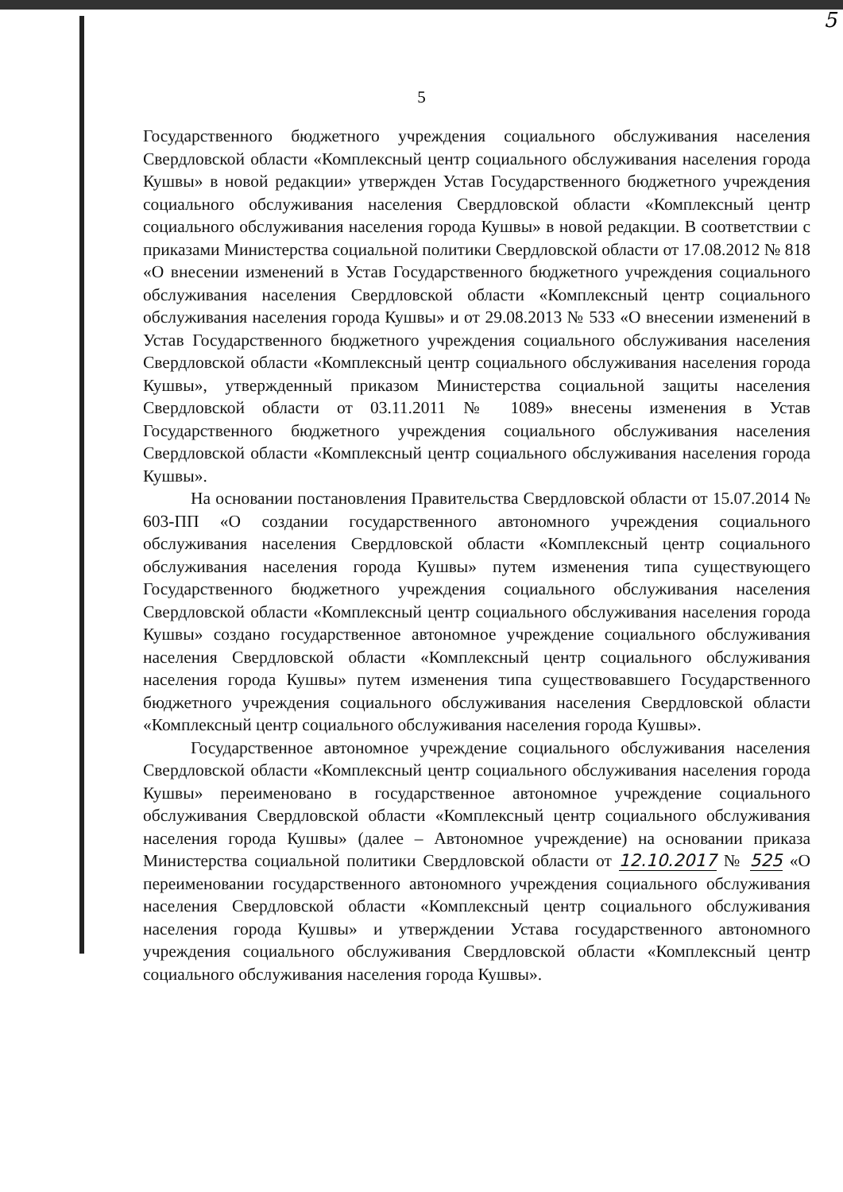5
5
Государственного бюджетного учреждения социального обслуживания населения Свердловской области «Комплексный центр социального обслуживания населения города Кушвы» в новой редакции» утвержден Устав Государственного бюджетного учреждения социального обслуживания населения Свердловской области «Комплексный центр социального обслуживания населения города Кушвы» в новой редакции. В соответствии с приказами Министерства социальной политики Свердловской области от 17.08.2012 № 818 «О внесении изменений в Устав Государственного бюджетного учреждения социального обслуживания населения Свердловской области «Комплексный центр социального обслуживания населения города Кушвы» и от 29.08.2013 № 533 «О внесении изменений в Устав Государственного бюджетного учреждения социального обслуживания населения Свердловской области «Комплексный центр социального обслуживания населения города Кушвы», утвержденный приказом Министерства социальной защиты населения Свердловской области от 03.11.2011 № 1089» внесены изменения в Устав Государственного бюджетного учреждения социального обслуживания населения Свердловской области «Комплексный центр социального обслуживания населения города Кушвы».
На основании постановления Правительства Свердловской области от 15.07.2014 № 603-ПП «О создании государственного автономного учреждения социального обслуживания населения Свердловской области «Комплексный центр социального обслуживания населения города Кушвы» путем изменения типа существующего Государственного бюджетного учреждения социального обслуживания населения Свердловской области «Комплексный центр социального обслуживания населения города Кушвы» создано государственное автономное учреждение социального обслуживания населения Свердловской области «Комплексный центр социального обслуживания населения города Кушвы» путем изменения типа существовавшего Государственного бюджетного учреждения социального обслуживания населения Свердловской области «Комплексный центр социального обслуживания населения города Кушвы».
Государственное автономное учреждение социального обслуживания населения Свердловской области «Комплексный центр социального обслуживания населения города Кушвы» переименовано в государственное автономное учреждение социального обслуживания Свердловской области «Комплексный центр социального обслуживания населения города Кушвы» (далее – Автономное учреждение) на основании приказа Министерства социальной политики Свердловской области от 12.10.2017 № 525 «О переименовании государственного автономного учреждения социального обслуживания населения Свердловской области «Комплексный центр социального обслуживания населения города Кушвы» и утверждении Устава государственного автономного учреждения социального обслуживания Свердловской области «Комплексный центр социального обслуживания населения города Кушвы».